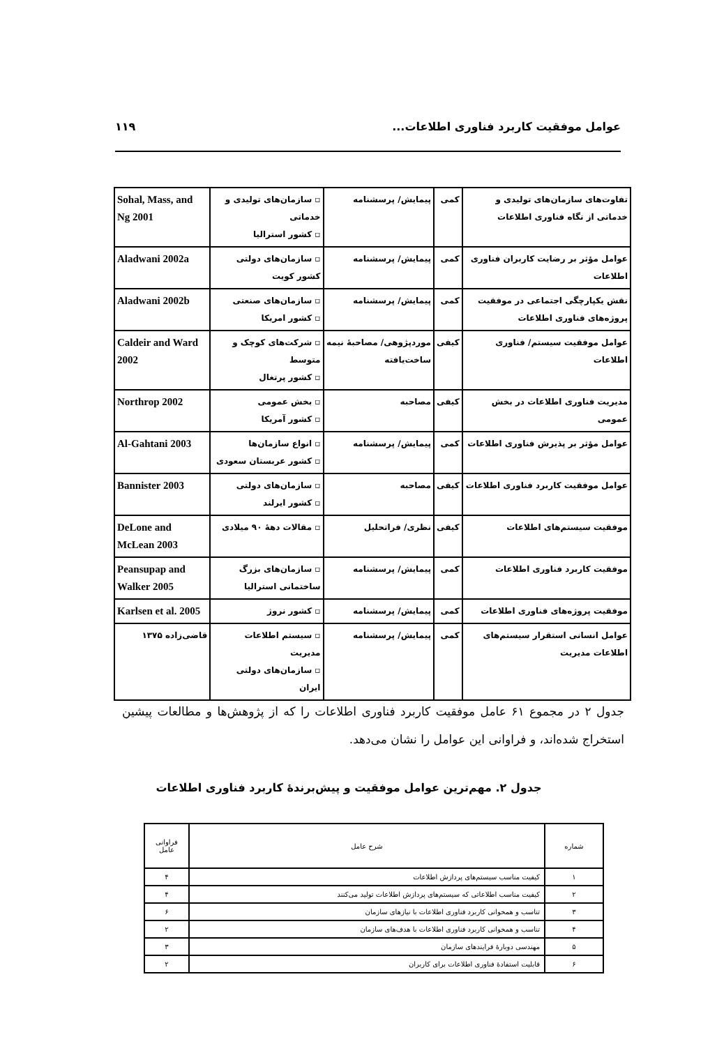عوامل موفقیت کاربرد فناوری اطلاعات... ۱۱۹
| تفاوت‌های سازمان‌های تولیدی و خدماتی از نگاه فناوری اطلاعات | کمی | پیمایش/ پرسشنامه | ▫ سازمان‌های تولیدی و خدماتی ▫ کشور استرالیا | Sohal, Mass, and Ng 2001 |
| عوامل مؤثر بر رضایت کاربران فناوری اطلاعات | کمی | پیمایش/ پرسشنامه | ▫ سازمان‌های دولتی کشور کویت | Aladwani 2002a |
| نقش یکپارچگی اجتماعی در موفقیت پروژه‌های فناوری اطلاعات | کمی | پیمایش/ پرسشنامه | ▫ سازمان‌های صنعتی ▫ کشور امریکا | Aladwani 2002b |
| عوامل موفقیت سیستم/ فناوری اطلاعات | کیفی | موردپژوهی/ مصاحبهٔ نیمه ساخت‌یافته | ▫ شرکت‌های کوچک و متوسط ▫ کشور پرتغال | Caldeir and Ward 2002 |
| مدیریت فناوری اطلاعات در بخش عمومی | کیفی | مصاحبه | ▫ بخش عمومی ▫ کشور آمریکا | Northrop 2002 |
| عوامل مؤثر بر پذیرش فناوری اطلاعات | کمی | پیمایش/ پرسشنامه | ▫ انواع سازمان‌ها ▫ کشور عربستان سعودی | Al-Gahtani 2003 |
| عوامل موفقیت کاربرد فناوری اطلاعات | کیفی | مصاحبه | ▫ سازمان‌های دولتی ▫ کشور ایرلند | Bannister 2003 |
| موفقیت سیستم‌های اطلاعات | کیفی | نظری/ فراتحلیل | ▫ مقالات دههٔ ۹۰ میلادی | DeLone and McLean 2003 |
| موفقیت کاربرد فناوری اطلاعات | کمی | پیمایش/ پرسشنامه | ▫ سازمان‌های بزرگ ساختمانی استرالیا | Peansupap and Walker 2005 |
| موفقیت پروژه‌های فناوری اطلاعات | کمی | پیمایش/ پرسشنامه | ▫ کشور نروژ | Karlsen et al. 2005 |
| عوامل انسانی استقرار سیستم‌های اطلاعات مدیریت | کمی | پیمایش/ پرسشنامه | ▫ سیستم اطلاعات مدیریت ▫ سازمان‌های دولتی ایران | قاضی‌زاده ۱۳۷۵ |
جدول ۲ در مجموع ۶۱ عامل موفقیت کاربرد فناوری اطلاعات را که از پژوهش‌ها و مطالعات پیشین استخراج شده‌اند، و فراوانی این عوامل را نشان می‌دهد.
جدول ۲. مهم‌ترین عوامل موفقیت و پیش‌برندهٔ کاربرد فناوری اطلاعات
| شماره | شرح عامل | فراوانی عامل |
| --- | --- | --- |
| ۱ | کیفیت مناسب سیستم‌های پردازش اطلاعات | ۴ |
| ۲ | کیفیت مناسب اطلاعاتی که سیستم‌های پردازش اطلاعات تولید می‌کنند | ۴ |
| ۳ | تناسب و همخوانی کاربرد فناوری اطلاعات با نیازهای سازمان | ۶ |
| ۴ | تناسب و همخوانی کاربرد فناوری اطلاعات با هدف‌های سازمان | ۲ |
| ۵ | مهندسی دوبارهٔ فرایندهای سازمان | ۳ |
| ۶ | قابلیت استفادهٔ فناوری اطلاعات برای کاربران | ۲ |